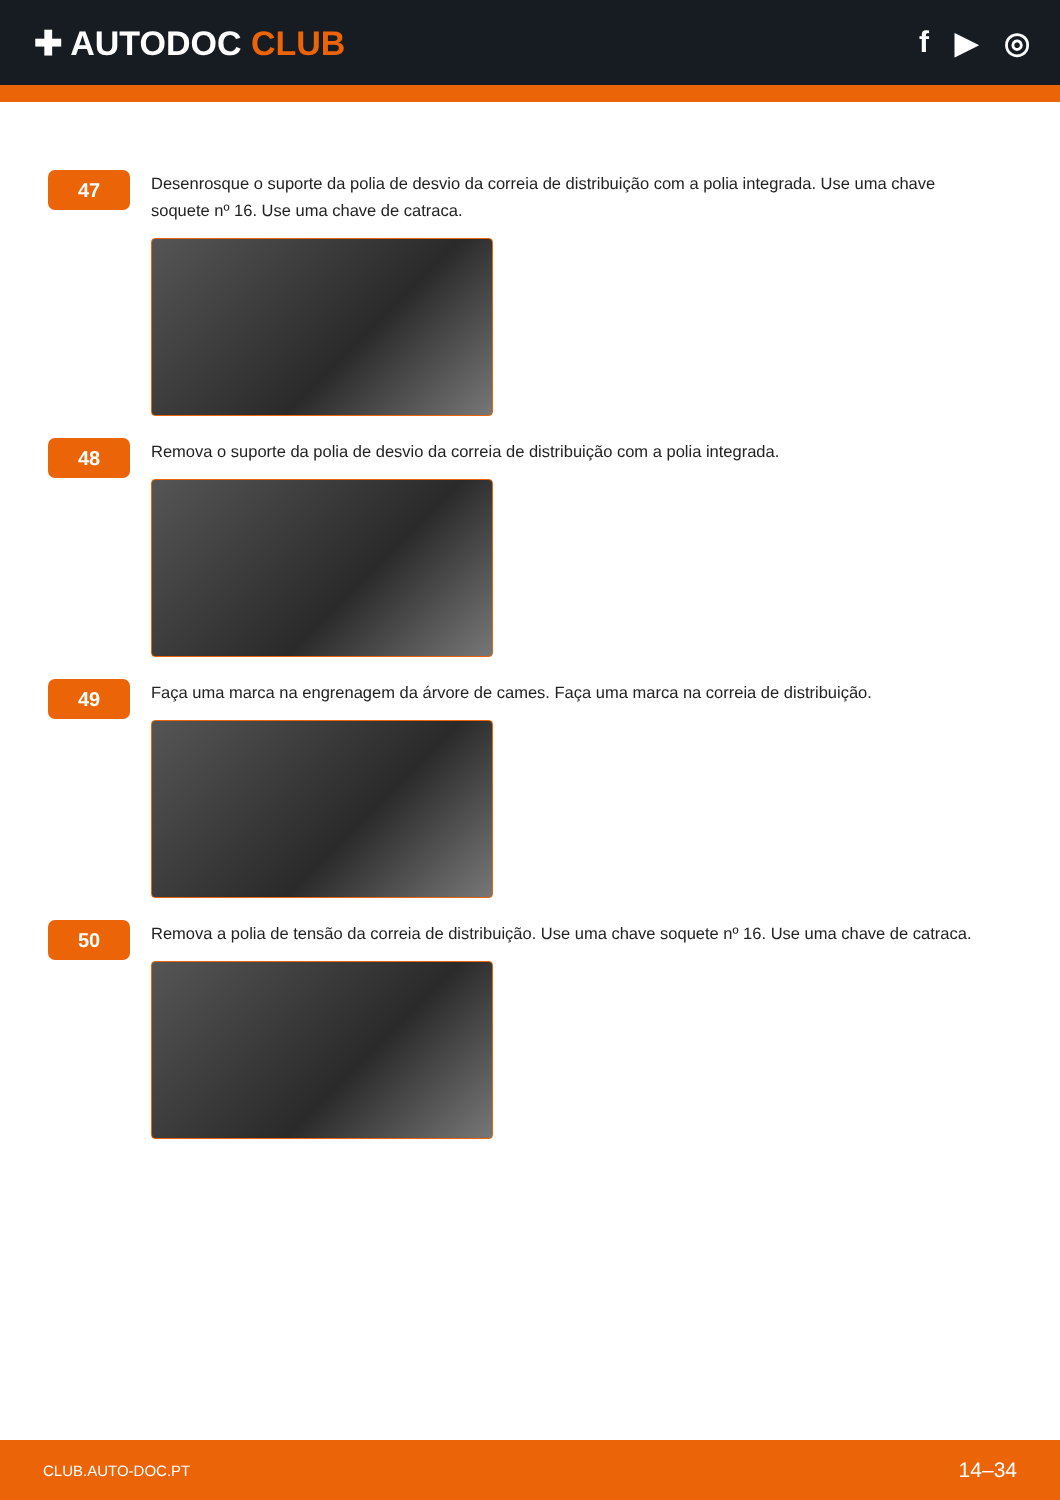✚ AUTODOC CLUB f ▶ ◎
47
Desenrosque o suporte da polia de desvio da correia de distribuição com a polia integrada. Use uma chave soquete nº 16. Use uma chave de catraca.
48
Remova o suporte da polia de desvio da correia de distribuição com a polia integrada.
49
Faça uma marca na engrenagem da árvore de cames. Faça uma marca na correia de distribuição.
50
Remova a polia de tensão da correia de distribuição. Use uma chave soquete nº 16. Use uma chave de catraca.
CLUB.AUTO-DOC.PT 14–34